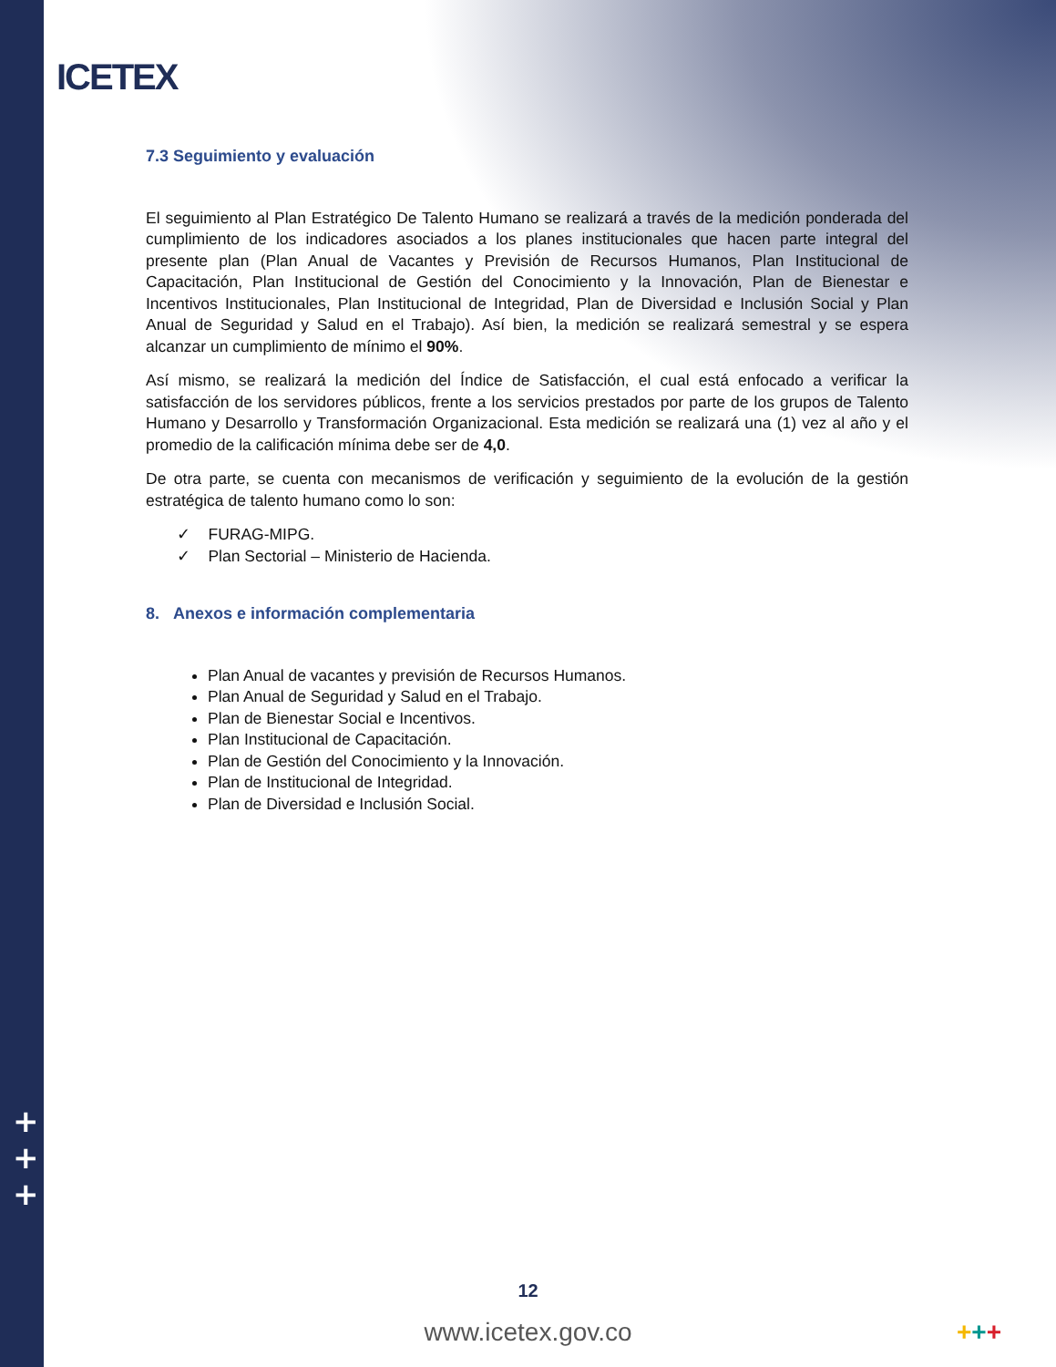ICETEX
+
+
+
7.3 Seguimiento y evaluación
El seguimiento al Plan Estratégico De Talento Humano se realizará a través de la medición ponderada del cumplimiento de los indicadores asociados a los planes institucionales que hacen parte integral del presente plan (Plan Anual de Vacantes y Previsión de Recursos Humanos, Plan Institucional de Capacitación, Plan Institucional de Gestión del Conocimiento y la Innovación, Plan de Bienestar e Incentivos Institucionales, Plan Institucional de Integridad, Plan de Diversidad e Inclusión Social y Plan Anual de Seguridad y Salud en el Trabajo). Así bien, la medición se realizará semestral y se espera alcanzar un cumplimiento de mínimo el 90%.
Así mismo, se realizará la medición del Índice de Satisfacción, el cual está enfocado a verificar la satisfacción de los servidores públicos, frente a los servicios prestados por parte de los grupos de Talento Humano y Desarrollo y Transformación Organizacional. Esta medición se realizará una (1) vez al año y el promedio de la calificación mínima debe ser de 4,0.
De otra parte, se cuenta con mecanismos de verificación y seguimiento de la evolución de la gestión estratégica de talento humano como lo son:
✓ FURAG-MIPG.
✓ Plan Sectorial – Ministerio de Hacienda.
8. Anexos e información complementaria
Plan Anual de vacantes y previsión de Recursos Humanos.
Plan Anual de Seguridad y Salud en el Trabajo.
Plan de Bienestar Social e Incentivos.
Plan Institucional de Capacitación.
Plan de Gestión del Conocimiento y la Innovación.
Plan de Institucional de Integridad.
Plan de Diversidad e Inclusión Social.
12
www.icetex.gov.co +++